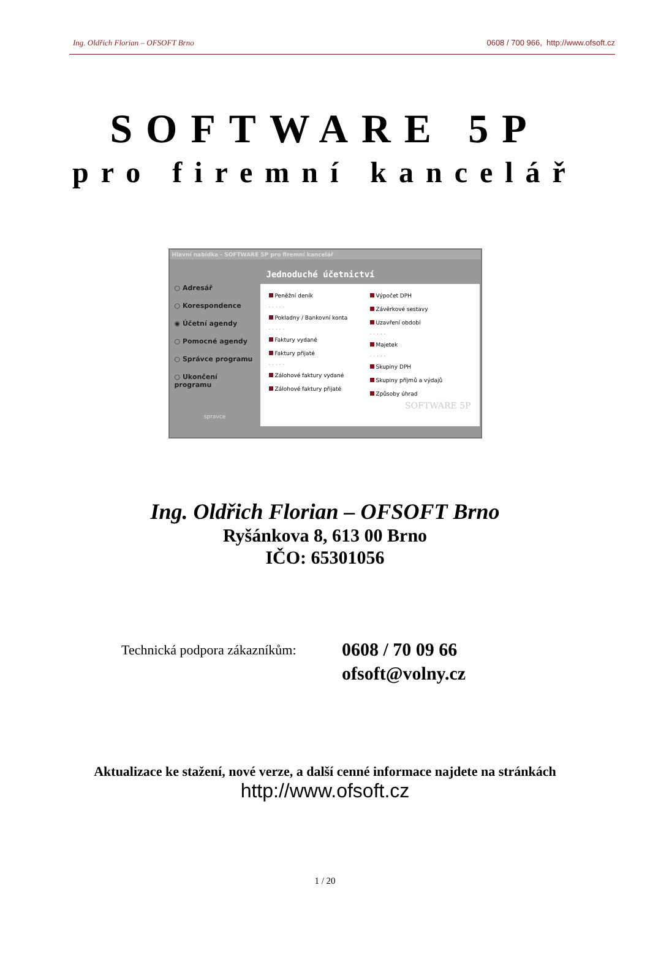Ing. Oldřich Florian – OFSOFT Brno 0608 / 700 966, http://www.ofsoft.cz
SOFTWARE 5P
pro firemní kancelář
Hlavní nabídka - SOFTWARE 5P pro firemní kancelář
○ Adresář
○ Korespondence
◉ Účetní agendy
○ Pomocné agendy
○ Správce programu
○ Ukončení programu
spravce
Jednoduché účetnictví
Peněžní deník
. . . . .
Pokladny / Bankovní konta
. . . . .
Faktury vydané
Faktury přijaté
. . . . .
Zálohové faktury vydané
Zálohové faktury přijaté
Výpočet DPH
Závěrkové sestavy
Uzavření období
. . . . .
Majetek
. . . . .
Skupiny DPH
Skupiny příjmů a výdajů
Způsoby úhrad
SOFTWARE 5P
Ing. Oldřich Florian – OFSOFT Brno
Ryšánkova 8, 613 00 Brno
IČO: 65301056
Technická podpora zákazníkům:
0608 / 70 09 66
ofsoft@volny.cz
Aktualizace ke stažení, nové verze, a další cenné informace najdete na stránkách
http://www.ofsoft.cz
1 / 20